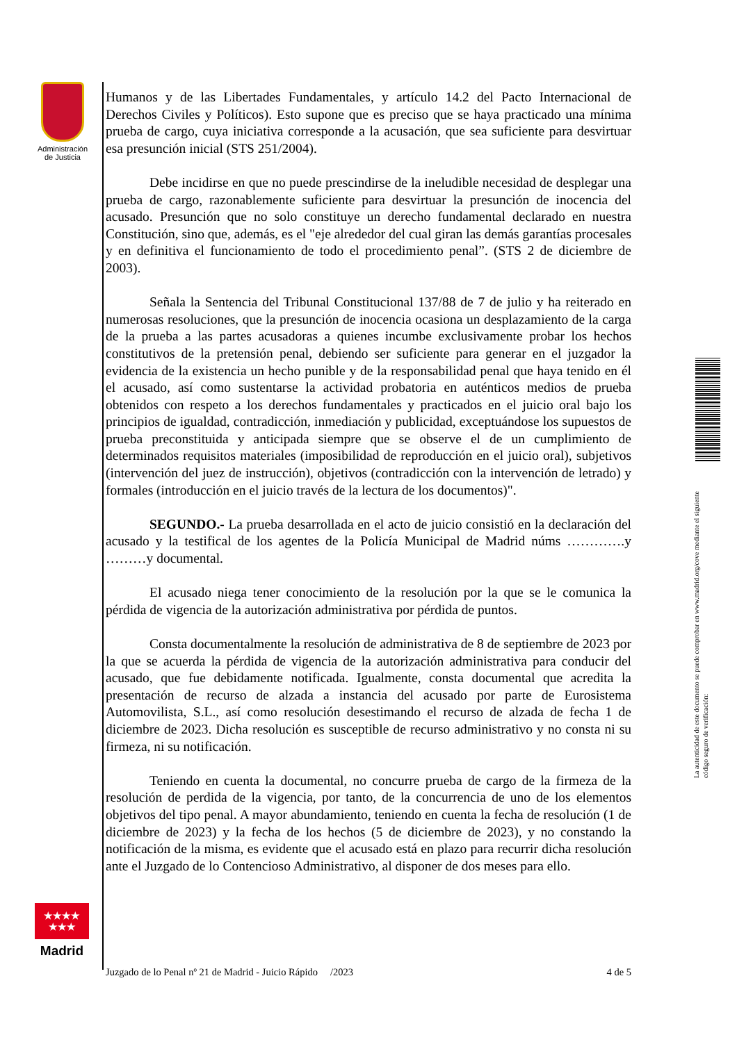Administración de Justicia
Humanos y de las Libertades Fundamentales, y artículo 14.2 del Pacto Internacional de Derechos Civiles y Políticos). Esto supone que es preciso que se haya practicado una mínima prueba de cargo, cuya iniciativa corresponde a la acusación, que sea suficiente para desvirtuar esa presunción inicial (STS 251/2004).
Debe incidirse en que no puede prescindirse de la ineludible necesidad de desplegar una prueba de cargo, razonablemente suficiente para desvirtuar la presunción de inocencia del acusado. Presunción que no solo constituye un derecho fundamental declarado en nuestra Constitución, sino que, además, es el "eje alrededor del cual giran las demás garantías procesales y en definitiva el funcionamiento de todo el procedimiento penal”. (STS 2 de diciembre de 2003).
Señala la Sentencia del Tribunal Constitucional 137/88 de 7 de julio y ha reiterado en numerosas resoluciones, que la presunción de inocencia ocasiona un desplazamiento de la carga de la prueba a las partes acusadoras a quienes incumbe exclusivamente probar los hechos constitutivos de la pretensión penal, debiendo ser suficiente para generar en el juzgador la evidencia de la existencia un hecho punible y de la responsabilidad penal que haya tenido en él el acusado, así como sustentarse la actividad probatoria en auténticos medios de prueba obtenidos con respeto a los derechos fundamentales y practicados en el juicio oral bajo los principios de igualdad, contradicción, inmediación y publicidad, exceptuándose los supuestos de prueba preconstituida y anticipada siempre que se observe el de un cumplimiento de determinados requisitos materiales (imposibilidad de reproducción en el juicio oral), subjetivos (intervención del juez de instrucción), objetivos (contradicción con la intervención de letrado) y formales (introducción en el juicio través de la lectura de los documentos)".
SEGUNDO.- La prueba desarrollada en el acto de juicio consistió en la declaración del acusado y la testifical de los agentes de la Policía Municipal de Madrid núms ………….y ………y documental.
El acusado niega tener conocimiento de la resolución por la que se le comunica la pérdida de vigencia de la autorización administrativa por pérdida de puntos.
Consta documentalmente la resolución de administrativa de 8 de septiembre de 2023 por la que se acuerda la pérdida de vigencia de la autorización administrativa para conducir del acusado, que fue debidamente notificada. Igualmente, consta documental que acredita la presentación de recurso de alzada a instancia del acusado por parte de Eurosistema Automovilista, S.L., así como resolución desestimando el recurso de alzada de fecha 1 de diciembre de 2023. Dicha resolución es susceptible de recurso administrativo y no consta ni su firmeza, ni su notificación.
Teniendo en cuenta la documental, no concurre prueba de cargo de la firmeza de la resolución de perdida de la vigencia, por tanto, de la concurrencia de uno de los elementos objetivos del tipo penal. A mayor abundamiento, teniendo en cuenta la fecha de resolución (1 de diciembre de 2023) y la fecha de los hechos (5 de diciembre de 2023), y no constando la notificación de la misma, es evidente que el acusado está en plazo para recurrir dicha resolución ante el Juzgado de lo Contencioso Administrativo, al disponer de dos meses para ello.
★★★★
★★★
Madrid
Juzgado de lo Penal nº 21 de Madrid - Juicio Rápido /2023 4 de 5
La autenticidad de este documento se puede comprobar en www.madrid.org/cove mediante el siguiente código seguro de verificación: